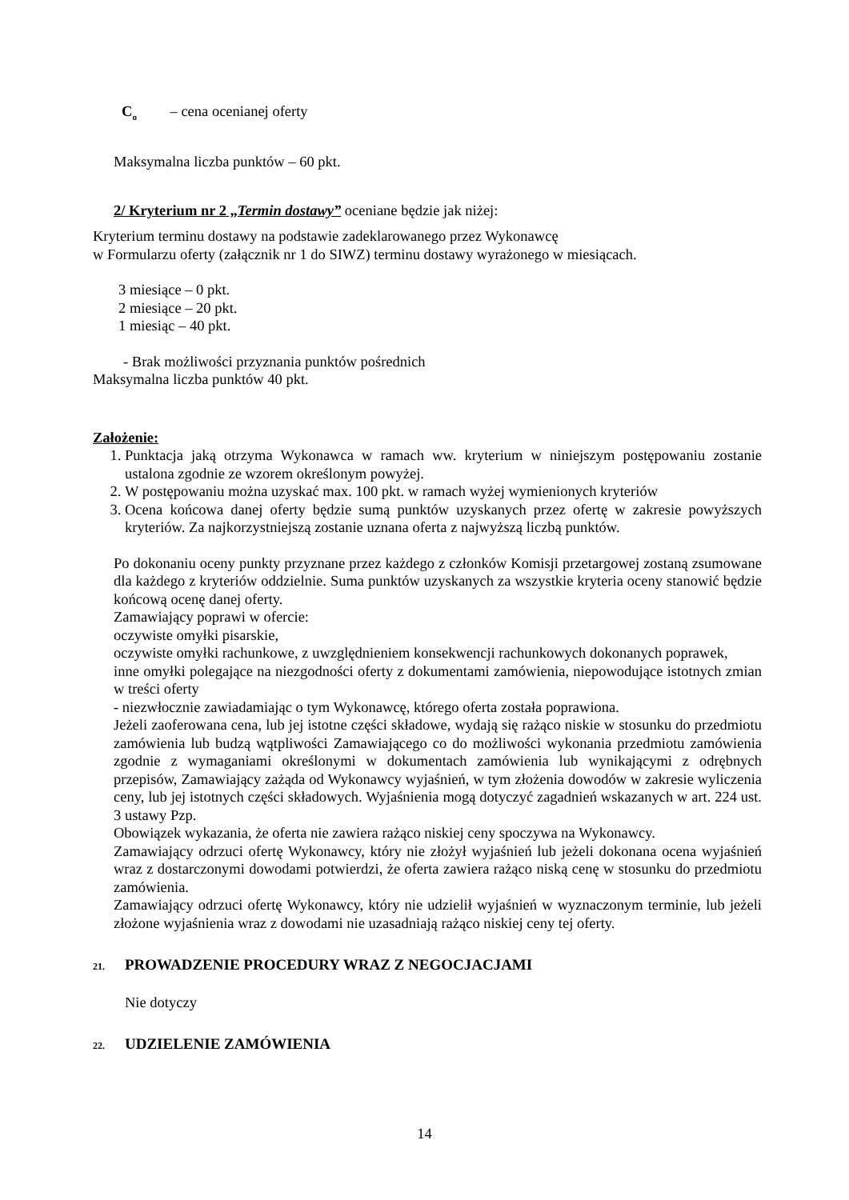C<sub>o</sub> – cena ocenianej oferty
Maksymalna liczba punktów – 60 pkt.
2/ Kryterium nr 2 „Termin dostawy” oceniane będzie jak niżej:
Kryterium terminu dostawy na podstawie zadeklarowanego przez Wykonawcę
w Formularzu oferty (załącznik nr 1 do SIWZ) terminu dostawy wyrażonego w miesiącach.
3 miesiące – 0 pkt.
2 miesiące – 20 pkt.
1 miesiąc – 40 pkt.
- Brak możliwości przyznania punktów pośrednich
Maksymalna liczba punktów 40 pkt.
Założenie:
1. Punktacja jaką otrzyma Wykonawca w ramach ww. kryterium w niniejszym postępowaniu zostanie ustalona zgodnie ze wzorem określonym powyżej.
2. W postępowaniu można uzyskać max. 100 pkt. w ramach wyżej wymienionych kryteriów
3. Ocena końcowa danej oferty będzie sumą punktów uzyskanych przez ofertę w zakresie powyższych kryteriów. Za najkorzystniejszą zostanie uznana oferta z najwyższą liczbą punktów.
Po dokonaniu oceny punkty przyznane przez każdego z członków Komisji przetargowej zostaną zsumowane dla każdego z kryteriów oddzielnie. Suma punktów uzyskanych za wszystkie kryteria oceny stanowić będzie końcową ocenę danej oferty.
Zamawiający poprawi w ofercie:
oczywiste omyłki pisarskie,
oczywiste omyłki rachunkowe, z uwzględnieniem konsekwencji rachunkowych dokonanych poprawek,
inne omyłki polegające na niezgodności oferty z dokumentami zamówienia, niepowodujące istotnych zmian w treści oferty
- niezwłocznie zawiadamiając o tym Wykonawcę, którego oferta została poprawiona.
Jeżeli zaoferowana cena, lub jej istotne części składowe, wydają się rażąco niskie w stosunku do przedmiotu zamówienia lub budzą wątpliwości Zamawiającego co do możliwości wykonania przedmiotu zamówienia zgodnie z wymaganiami określonymi w dokumentach zamówienia lub wynikającymi z odrębnych przepisów, Zamawiający zażąda od Wykonawcy wyjaśnień, w tym złożenia dowodów w zakresie wyliczenia ceny, lub jej istotnych części składowych. Wyjaśnienia mogą dotyczyć zagadnień wskazanych w art. 224 ust. 3 ustawy Pzp.
Obowiązek wykazania, że oferta nie zawiera rażąco niskiej ceny spoczywa na Wykonawcy.
Zamawiający odrzuci ofertę Wykonawcy, który nie złożył wyjaśnień lub jeżeli dokonana ocena wyjaśnień wraz z dostarczonymi dowodami potwierdzi, że oferta zawiera rażąco niską cenę w stosunku do przedmiotu zamówienia.
Zamawiający odrzuci ofertę Wykonawcy, który nie udzielił wyjaśnień w wyznaczonym terminie, lub jeżeli złożone wyjaśnienia wraz z dowodami nie uzasadniają rażąco niskiej ceny tej oferty.
21. PROWADZENIE PROCEDURY WRAZ Z NEGOCJACJAMI
Nie dotyczy
22. UDZIELENIE ZAMÓWIENIA
14